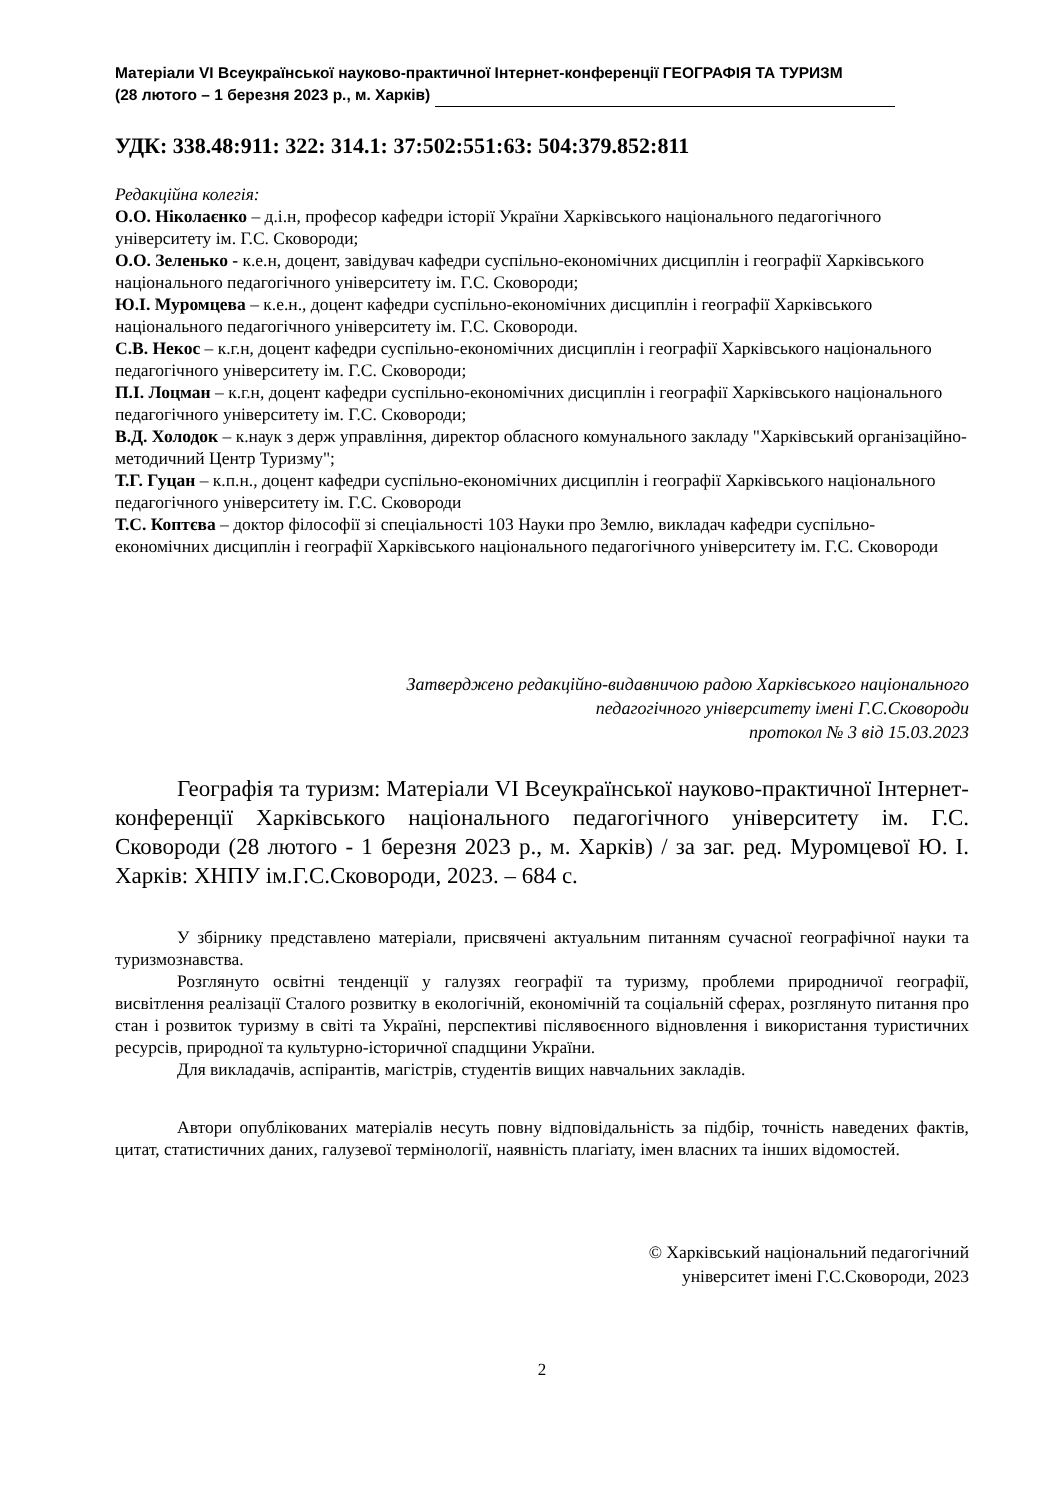Матеріали VI Всеукраїнської науково-практичної Інтернет-конференції ГЕОГРАФІЯ ТА ТУРИЗМ
(28 лютого – 1 березня 2023 р., м. Харків)
УДК: 338.48:911: 322: 314.1: 37:502:551:63: 504:379.852:811
Редакційна колегія:
О.О. Ніколаєнко – д.і.н, професор кафедри історії України Харківського національного педагогічного університету ім. Г.С. Сковороди;
О.О. Зеленько - к.е.н, доцент, завідувач кафедри суспільно-економічних дисциплін і географії Харківського національного педагогічного університету ім. Г.С. Сковороди;
Ю.І. Муромцева – к.е.н., доцент кафедри суспільно-економічних дисциплін і географії Харківського національного педагогічного університету ім. Г.С. Сковороди.
С.В. Некос – к.г.н, доцент кафедри суспільно-економічних дисциплін і географії Харківського національного педагогічного університету ім. Г.С. Сковороди;
П.І. Лоцман – к.г.н, доцент кафедри суспільно-економічних дисциплін і географії Харківського національного педагогічного університету ім. Г.С. Сковороди;
В.Д. Холодок – к.наук з держ управління, директор обласного комунального закладу "Харківський організаційно-методичний Центр Туризму";
Т.Г. Гуцан – к.п.н., доцент кафедри суспільно-економічних дисциплін і географії Харківського національного педагогічного університету ім. Г.С. Сковороди
Т.С. Коптєва – доктор філософії зі спеціальності 103 Науки про Землю, викладач кафедри суспільно-економічних дисциплін і географії Харківського національного педагогічного університету ім. Г.С. Сковороди
Затверджено редакційно-видавничою радою Харківського національного
педагогічного університету імені Г.С.Сковороди
протокол № 3 від 15.03.2023
Географія та туризм: Матеріали VI Всеукраїнської науково-практичної Інтернет-конференції Харківського національного педагогічного університету ім. Г.С. Сковороди (28 лютого - 1 березня 2023 р., м. Харків) / за заг. ред. Муромцевої Ю. І. Харків: ХНПУ ім.Г.С.Сковороди, 2023. – 684 с.
У збірнику представлено матеріали, присвячені актуальним питанням сучасної географічної науки та туризмознавства.
Розглянуто освітні тенденції у галузях географії та туризму, проблеми природничої географії, висвітлення реалізації Сталого розвитку в екологічній, економічній та соціальній сферах, розглянуто питання про стан і розвиток туризму в світі та Україні, перспективі післявоєнного відновлення і використання туристичних ресурсів, природної та культурно-історичної спадщини України.
Для викладачів, аспірантів, магістрів, студентів вищих навчальних закладів.
Автори опублікованих матеріалів несуть повну відповідальність за підбір, точність наведених фактів, цитат, статистичних даних, галузевої термінології, наявність плагіату, імен власних та інших відомостей.
© Харківський національний педагогічний
університет імені Г.С.Сковороди, 2023
2